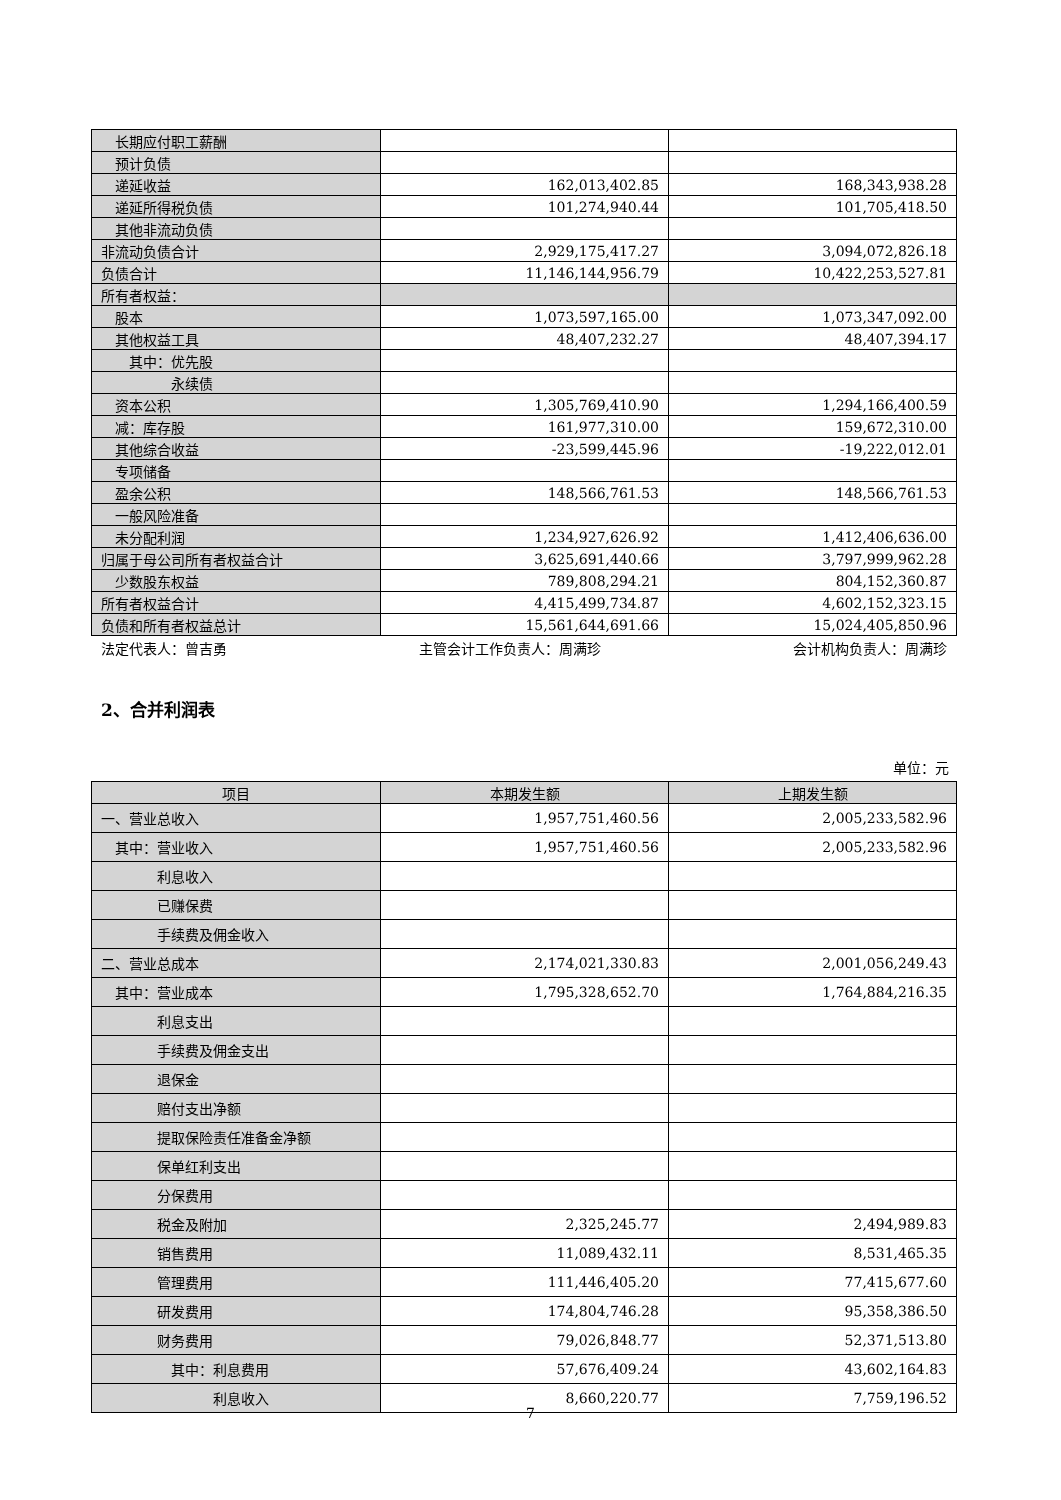| 长期应付职工薪酬 | | |
| 预计负债 | | |
| 递延收益 | 162,013,402.85 | 168,343,938.28 |
| 递延所得税负债 | 101,274,940.44 | 101,705,418.50 |
| 其他非流动负债 | | |
| 非流动负债合计 | 2,929,175,417.27 | 3,094,072,826.18 |
| 负债合计 | 11,146,144,956.79 | 10,422,253,527.81 |
| 所有者权益： | | |
| 股本 | 1,073,597,165.00 | 1,073,347,092.00 |
| 其他权益工具 | 48,407,232.27 | 48,407,394.17 |
| 其中：优先股 | | |
| 永续债 | | |
| 资本公积 | 1,305,769,410.90 | 1,294,166,400.59 |
| 减：库存股 | 161,977,310.00 | 159,672,310.00 |
| 其他综合收益 | -23,599,445.96 | -19,222,012.01 |
| 专项储备 | | |
| 盈余公积 | 148,566,761.53 | 148,566,761.53 |
| 一般风险准备 | | |
| 未分配利润 | 1,234,927,626.92 | 1,412,406,636.00 |
| 归属于母公司所有者权益合计 | 3,625,691,440.66 | 3,797,999,962.28 |
| 少数股东权益 | 789,808,294.21 | 804,152,360.87 |
| 所有者权益合计 | 4,415,499,734.87 | 4,602,152,323.15 |
| 负债和所有者权益总计 | 15,561,644,691.66 | 15,024,405,850.96 |
法定代表人：曾吉勇 主管会计工作负责人：周满珍 会计机构负责人：周满珍
2、合并利润表
单位：元
| 项目 | 本期发生额 | 上期发生额 |
| --- | --- | --- |
| 一、营业总收入 | 1,957,751,460.56 | 2,005,233,582.96 |
| 其中：营业收入 | 1,957,751,460.56 | 2,005,233,582.96 |
| 利息收入 | | |
| 已赚保费 | | |
| 手续费及佣金收入 | | |
| 二、营业总成本 | 2,174,021,330.83 | 2,001,056,249.43 |
| 其中：营业成本 | 1,795,328,652.70 | 1,764,884,216.35 |
| 利息支出 | | |
| 手续费及佣金支出 | | |
| 退保金 | | |
| 赔付支出净额 | | |
| 提取保险责任准备金净额 | | |
| 保单红利支出 | | |
| 分保费用 | | |
| 税金及附加 | 2,325,245.77 | 2,494,989.83 |
| 销售费用 | 11,089,432.11 | 8,531,465.35 |
| 管理费用 | 111,446,405.20 | 77,415,677.60 |
| 研发费用 | 174,804,746.28 | 95,358,386.50 |
| 财务费用 | 79,026,848.77 | 52,371,513.80 |
| 其中：利息费用 | 57,676,409.24 | 43,602,164.83 |
| 利息收入 | 8,660,220.77 | 7,759,196.52 |
7